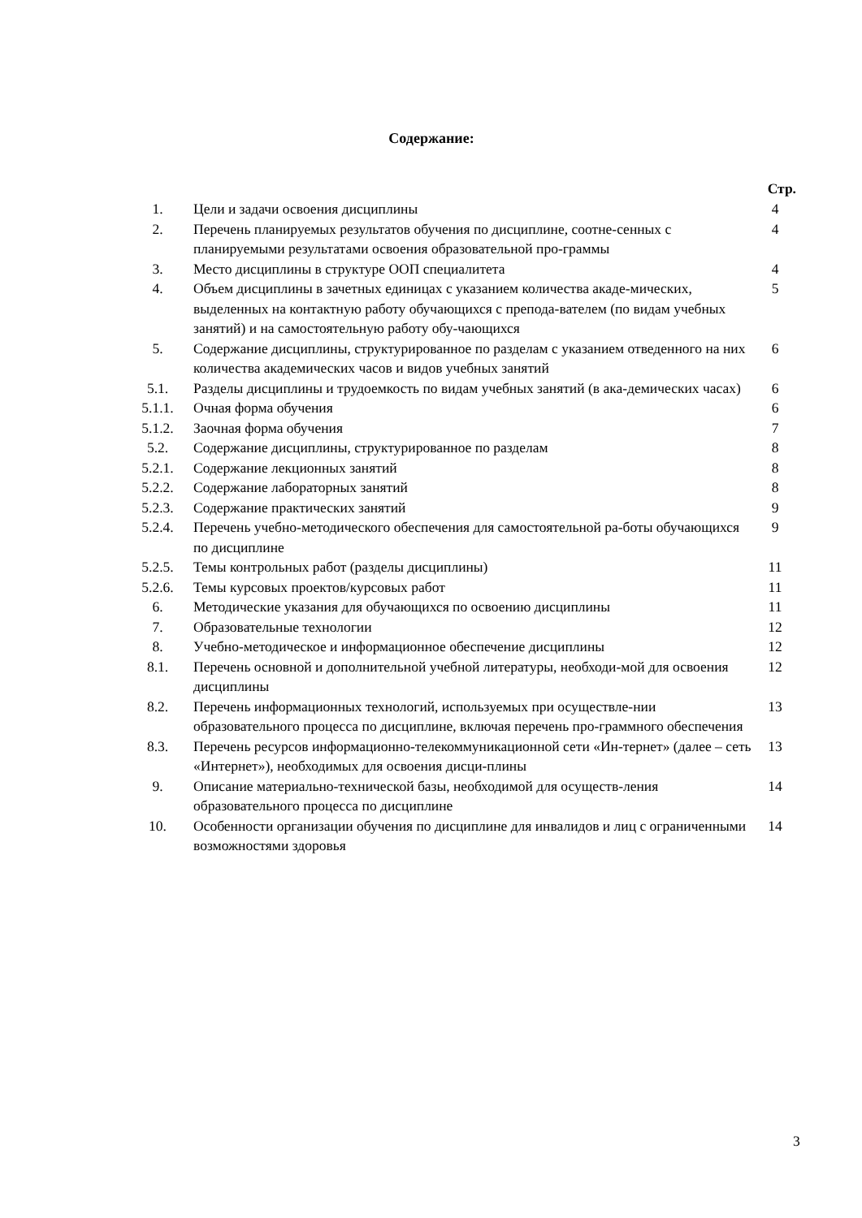Содержание:
| | | Стр. |
| --- | --- | --- |
| 1. | Цели и задачи освоения дисциплины | 4 |
| 2. | Перечень планируемых результатов обучения по дисциплине, соотне-сенных с планируемыми результатами освоения образовательной про-граммы | 4 |
| 3. | Место дисциплины в структуре ООП специалитета | 4 |
| 4. | Объем дисциплины в зачетных единицах с указанием количества акаде-мических, выделенных на контактную работу обучающихся с препода-вателем (по видам учебных занятий) и на самостоятельную работу обу-чающихся | 5 |
| 5. | Содержание дисциплины, структурированное по разделам с указанием отведенного на них количества академических часов и видов учебных занятий | 6 |
| 5.1. | Разделы дисциплины и трудоемкость по видам учебных занятий (в ака-демических часах) | 6 |
| 5.1.1. | Очная форма обучения | 6 |
| 5.1.2. | Заочная форма обучения | 7 |
| 5.2. | Содержание дисциплины, структурированное по разделам | 8 |
| 5.2.1. | Содержание лекционных занятий | 8 |
| 5.2.2. | Содержание лабораторных занятий | 8 |
| 5.2.3. | Содержание практических занятий | 9 |
| 5.2.4. | Перечень учебно-методического обеспечения для самостоятельной ра-боты обучающихся по дисциплине | 9 |
| 5.2.5. | Темы контрольных работ (разделы дисциплины) | 11 |
| 5.2.6. | Темы курсовых проектов/курсовых работ | 11 |
| 6. | Методические указания для обучающихся по освоению дисциплины | 11 |
| 7. | Образовательные технологии | 12 |
| 8. | Учебно-методическое и информационное обеспечение дисциплины | 12 |
| 8.1. | Перечень основной и дополнительной учебной литературы, необходи-мой для освоения дисциплины | 12 |
| 8.2. | Перечень информационных технологий, используемых при осуществле-нии образовательного процесса по дисциплине, включая перечень про-граммного обеспечения | 13 |
| 8.3. | Перечень ресурсов информационно-телекоммуникационной сети «Ин-тернет» (далее – сеть «Интернет»), необходимых для освоения дисци-плины | 13 |
| 9. | Описание материально-технической базы, необходимой для осуществ-ления образовательного процесса по дисциплине | 14 |
| 10. | Особенности организации обучения по дисциплине для инвалидов и лиц с ограниченными возможностями здоровья | 14 |
3